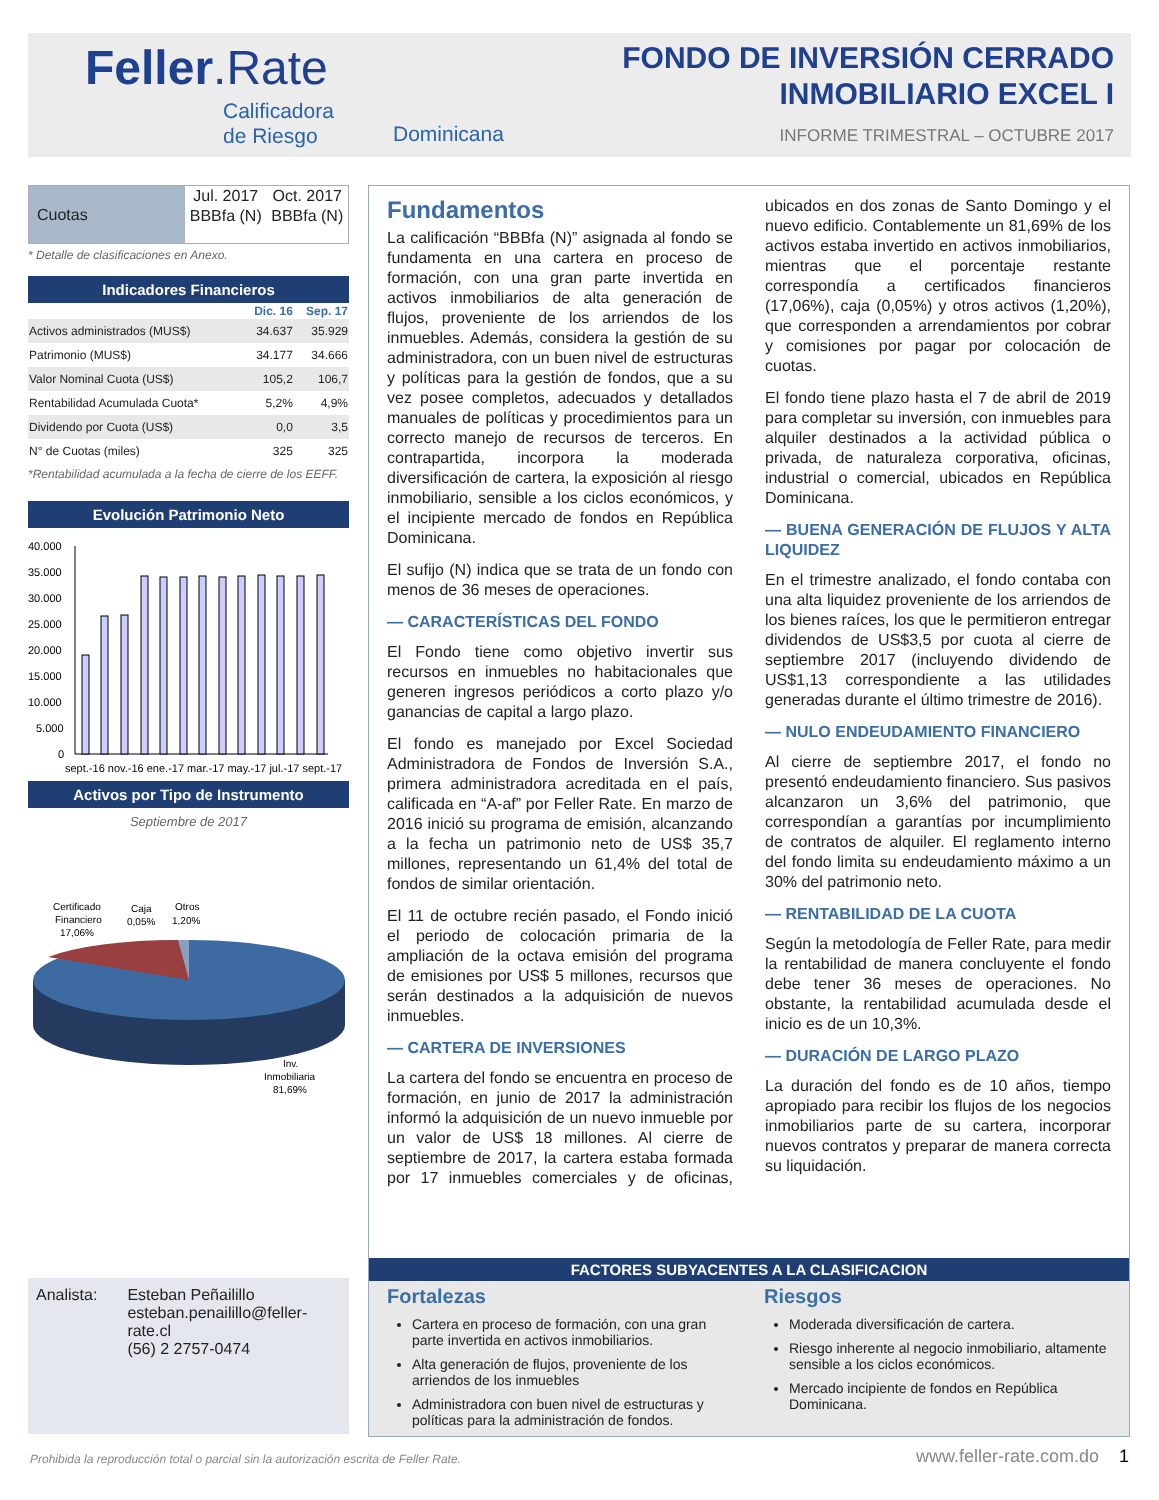Feller.Rate
Calificadora
de Riesgo
Dominicana
FONDO DE INVERSIÓN CERRADO
INMOBILIARIO EXCEL I
INFORME TRIMESTRAL – OCTUBRE 2017
| Cuotas | Jul. 2017 | Oct. 2017 |
| | BBBfa (N) | BBBfa (N) |
* Detalle de clasificaciones en Anexo.
Indicadores Financieros
| | Dic. 16 | Sep. 17 |
| --- | --- | --- |
| Activos administrados (MUS$) | 34.637 | 35.929 |
| Patrimonio (MUS$) | 34.177 | 34.666 |
| Valor Nominal Cuota (US$) | 105,2 | 106,7 |
| Rentabilidad Acumulada Cuota* | 5,2% | 4,9% |
| Dividendo por Cuota (US$) | 0,0 | 3,5 |
| N° de Cuotas (miles) | 325 | 325 |
*Rentabilidad acumulada a la fecha de cierre de los EEFF.
Evolución Patrimonio Neto
40.000
35.000
30.000
25.000
20.000
15.000
10.000
5.000
0
sept.-16 nov.-16 ene.-17 mar.-17 may.-17 jul.-17 sept.-17
Activos por Tipo de Instrumento
Septiembre de 2017
Certificado
Financiero
17,06%
Caja
0,05%
Otros
1,20%
Inv.
Inmobiliaria
81,69%
Analista: Esteban Peñailillo
esteban.penailillo@feller-rate.cl
(56) 2 2757-0474
Fundamentos
La calificación “BBBfa (N)” asignada al fondo se fundamenta en una cartera en proceso de formación, con una gran parte invertida en activos inmobiliarios de alta generación de flujos, proveniente de los arriendos de los inmuebles. Además, considera la gestión de su administradora, con un buen nivel de estructuras y políticas para la gestión de fondos, que a su vez posee completos, adecuados y detallados manuales de políticas y procedimientos para un correcto manejo de recursos de terceros. En contrapartida, incorpora la moderada diversificación de cartera, la exposición al riesgo inmobiliario, sensible a los ciclos económicos, y el incipiente mercado de fondos en República Dominicana.
El sufijo (N) indica que se trata de un fondo con menos de 36 meses de operaciones.
— CARACTERÍSTICAS DEL FONDO
El Fondo tiene como objetivo invertir sus recursos en inmuebles no habitacionales que generen ingresos periódicos a corto plazo y/o ganancias de capital a largo plazo.
El fondo es manejado por Excel Sociedad Administradora de Fondos de Inversión S.A., primera administradora acreditada en el país, calificada en “A-af” por Feller Rate. En marzo de 2016 inició su programa de emisión, alcanzando a la fecha un patrimonio neto de US$ 35,7 millones, representando un 61,4% del total de fondos de similar orientación.
El 11 de octubre recién pasado, el Fondo inició el periodo de colocación primaria de la ampliación de la octava emisión del programa de emisiones por US$ 5 millones, recursos que serán destinados a la adquisición de nuevos inmuebles.
— CARTERA DE INVERSIONES
La cartera del fondo se encuentra en proceso de formación, en junio de 2017 la administración informó la adquisición de un nuevo inmueble por un valor de US$ 18 millones. Al cierre de septiembre de 2017, la cartera estaba formada por 17 inmuebles comerciales y de oficinas, ubicados en dos zonas de Santo Domingo y el nuevo edificio. Contablemente un 81,69% de los activos estaba invertido en activos inmobiliarios, mientras que el porcentaje restante correspondía a certificados financieros (17,06%), caja (0,05%) y otros activos (1,20%), que corresponden a arrendamientos por cobrar y comisiones por pagar por colocación de cuotas.
El fondo tiene plazo hasta el 7 de abril de 2019 para completar su inversión, con inmuebles para alquiler destinados a la actividad pública o privada, de naturaleza corporativa, oficinas, industrial o comercial, ubicados en República Dominicana.
— BUENA GENERACIÓN DE FLUJOS Y ALTA LIQUIDEZ
En el trimestre analizado, el fondo contaba con una alta liquidez proveniente de los arriendos de los bienes raíces, los que le permitieron entregar dividendos de US$3,5 por cuota al cierre de septiembre 2017 (incluyendo dividendo de US$1,13 correspondiente a las utilidades generadas durante el último trimestre de 2016).
— NULO ENDEUDAMIENTO FINANCIERO
Al cierre de septiembre 2017, el fondo no presentó endeudamiento financiero. Sus pasivos alcanzaron un 3,6% del patrimonio, que correspondían a garantías por incumplimiento de contratos de alquiler. El reglamento interno del fondo limita su endeudamiento máximo a un 30% del patrimonio neto.
— RENTABILIDAD DE LA CUOTA
Según la metodología de Feller Rate, para medir la rentabilidad de manera concluyente el fondo debe tener 36 meses de operaciones. No obstante, la rentabilidad acumulada desde el inicio es de un 10,3%.
— DURACIÓN DE LARGO PLAZO
La duración del fondo es de 10 años, tiempo apropiado para recibir los flujos de los negocios inmobiliarios parte de su cartera, incorporar nuevos contratos y preparar de manera correcta su liquidación.
FACTORES SUBYACENTES A LA CLASIFICACION
Fortalezas
Cartera en proceso de formación, con una gran parte invertida en activos inmobiliarios.
Alta generación de flujos, proveniente de los arriendos de los inmuebles
Administradora con buen nivel de estructuras y políticas para la administración de fondos.
Riesgos
Moderada diversificación de cartera.
Riesgo inherente al negocio inmobiliario, altamente sensible a los ciclos económicos.
Mercado incipiente de fondos en República Dominicana.
Prohibida la reproducción total o parcial sin la autorización escrita de Feller Rate.
www.feller-rate.com.do 1